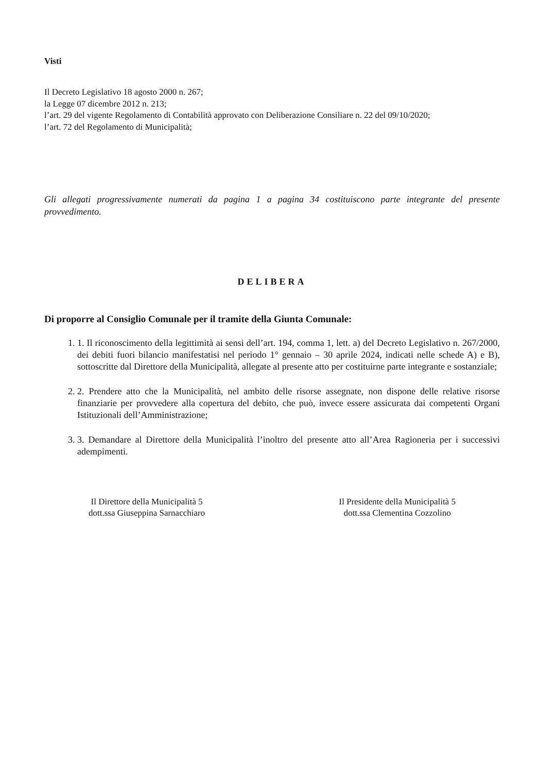Visti
Il Decreto Legislativo 18 agosto 2000 n. 267;
la Legge 07 dicembre 2012 n. 213;
l’art. 29 del vigente Regolamento di Contabilità approvato con Deliberazione Consiliare n. 22 del 09/10/2020;
l’art. 72 del Regolamento di Municipalità;
Gli allegati progressivamente numerati da pagina 1 a pagina 34 costituiscono parte integrante del presente provvedimento.
DELIBERA
Di proporre al Consiglio Comunale per il tramite della Giunta Comunale:
1. 1. Il riconoscimento della legittimità ai sensi dell’art. 194, comma 1, lett. a) del Decreto Legislativo n. 267/2000, dei debiti fuori bilancio manifestatisi nel periodo 1° gennaio – 30 aprile 2024, indicati nelle schede A) e B), sottoscritte dal Direttore della Municipalità, allegate al presente atto per costituirne parte integrante e sostanziale;
2. 2. Prendere atto che la Municipalità, nel ambito delle risorse assegnate, non dispone delle relative risorse finanziarie per provvedere alla copertura del debito, che può, invece essere assicurata dai competenti Organi Istituzionali dell’Amministrazione;
3. 3. Demandare al Direttore della Municipalità l’inoltro del presente atto all’Area Ragioneria per i successivi adempimenti.
Il Direttore della Municipalità 5
dott.ssa Giuseppina Sarnacchiaro
Il Presidente della Municipalità 5
dott.ssa Clementina Cozzolino